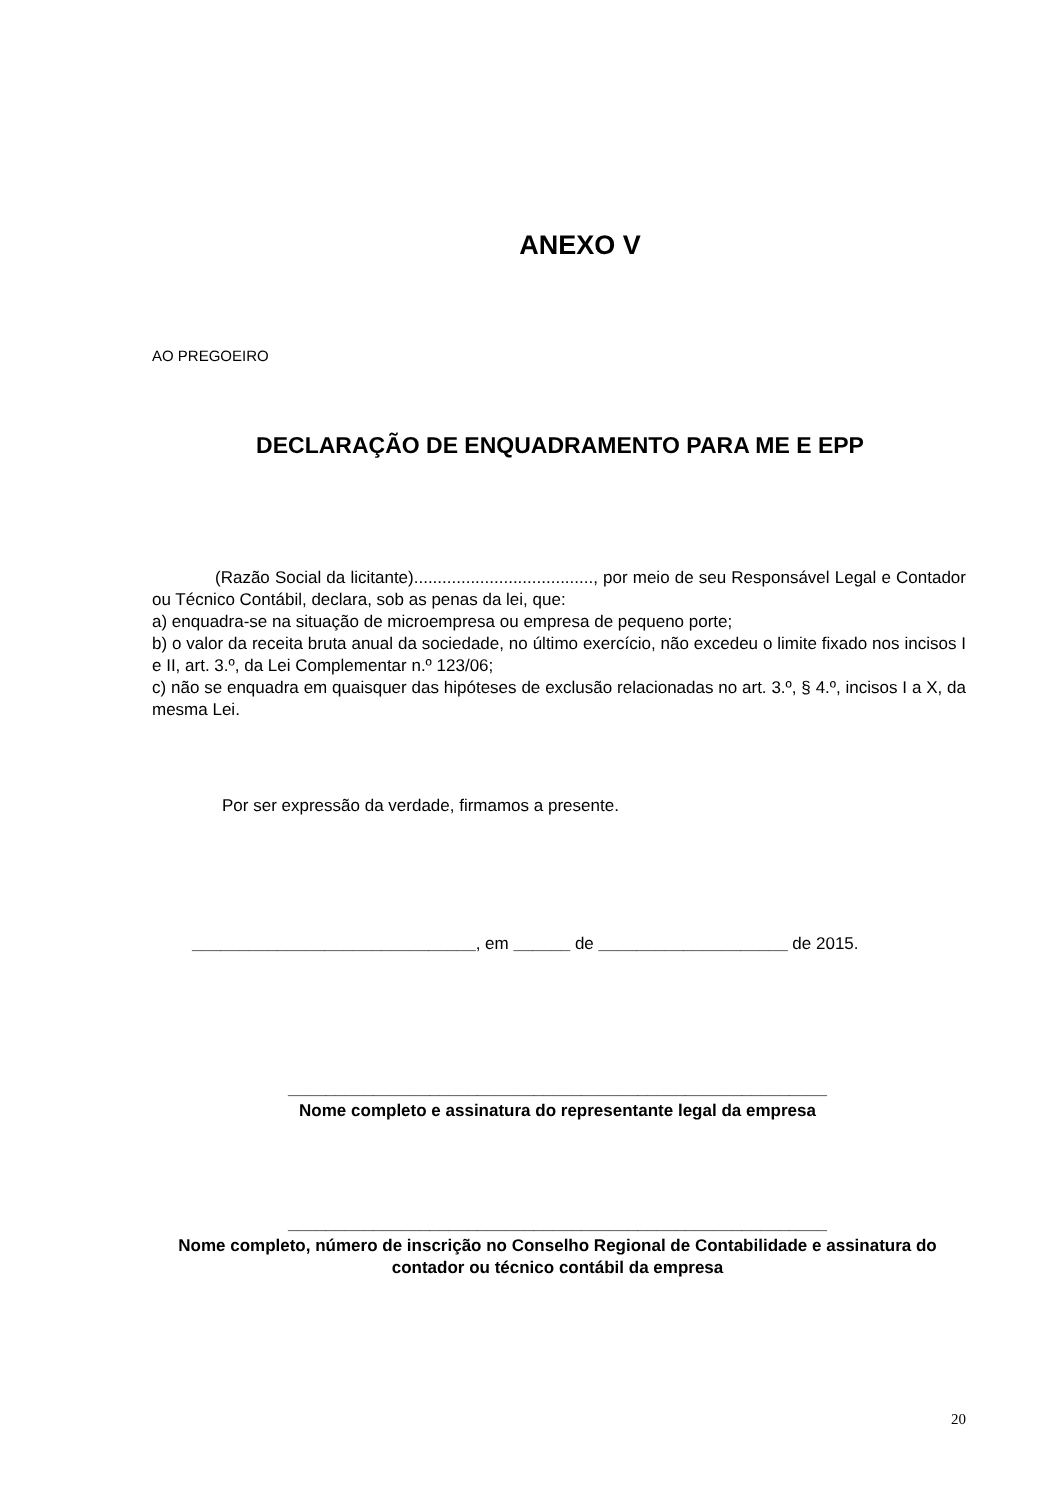ANEXO V
AO PREGOEIRO
DECLARAÇÃO DE ENQUADRAMENTO PARA ME E EPP
(Razão Social da licitante)......................................, por meio de seu Responsável Legal e Contador ou Técnico Contábil, declara, sob as penas da lei, que:
a) enquadra-se na situação de microempresa ou empresa de pequeno porte;
b) o valor da receita bruta anual da sociedade, no último exercício, não excedeu o limite fixado nos incisos I e II, art. 3.º, da Lei Complementar n.º 123/06;
c) não se enquadra em quaisquer das hipóteses de exclusão relacionadas no art. 3.º, § 4.º, incisos I a X, da mesma Lei.
Por ser expressão da verdade, firmamos a presente.
______________________________, em ______ de ____________________ de 2015.
_________________________________________________________
Nome completo e assinatura do representante legal da empresa
_________________________________________________________
Nome completo, número de inscrição no Conselho Regional de Contabilidade e assinatura do contador ou técnico contábil da empresa
20